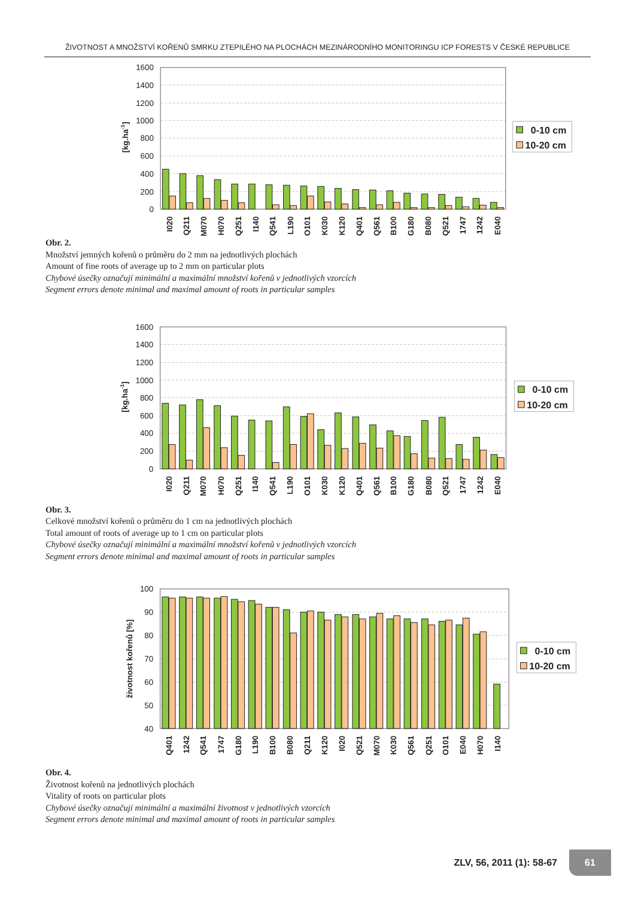ŽIVOTNOST A MNOŽSTVÍ KOŘENŮ SMRKU ZTEPILÉHO NA PLOCHÁCH MEZINÁRODNÍHO MONITORINGU ICP FORESTS V ČESKÉ REPUBLICE
1600
1400
1200
1000
800
600
400
200
0
[kg.ha-1]
I020
Q211
M070
H070
Q251
I140
Q541
L190
O101
K030
K120
Q401
Q561
B100
G180
B080
Q521
1747
1242
E040
0-10 cm
10-20 cm
Obr. 2.
Množství jemných kořenů o průměru do 2 mm na jednotlivých plochách
Amount of fine roots of average up to 2 mm on particular plots
Chybové úsečky označují minimální a maximální množství kořenů v jednotlivých vzorcích
Segment errors denote minimal and maximal amount of roots in particular samples
1600
1400
1200
1000
800
600
400
200
0
[kg.ha-1]
I020
Q211
M070
H070
Q251
I140
Q541
L190
O101
K030
K120
Q401
Q561
B100
G180
B080
Q521
1747
1242
E040
0-10 cm
10-20 cm
Obr. 3.
Celkové množství kořenů o průměru do 1 cm na jednotlivých plochách
Total amount of roots of average up to 1 cm on particular plots
Chybové úsečky označují minimální a maximální množství kořenů v jednotlivých vzorcích
Segment errors denote minimal and maximal amount of roots in particular samples
100
90
80
70
60
50
40
životnost kořenů [%]
Q401
1242
Q541
1747
G180
L190
B100
B080
Q211
K120
I020
Q521
M070
K030
Q561
Q251
O101
E040
H070
I140
0-10 cm
10-20 cm
Obr. 4.
Životnost kořenů na jednotlivých plochách
Vitality of roots on particular plots
Chybové úsečky označují minimální a maximální životnost v jednotlivých vzorcích
Segment errors denote minimal and maximal amount of roots in particular samples
ZLV, 56, 2011 (1): 58-67 61